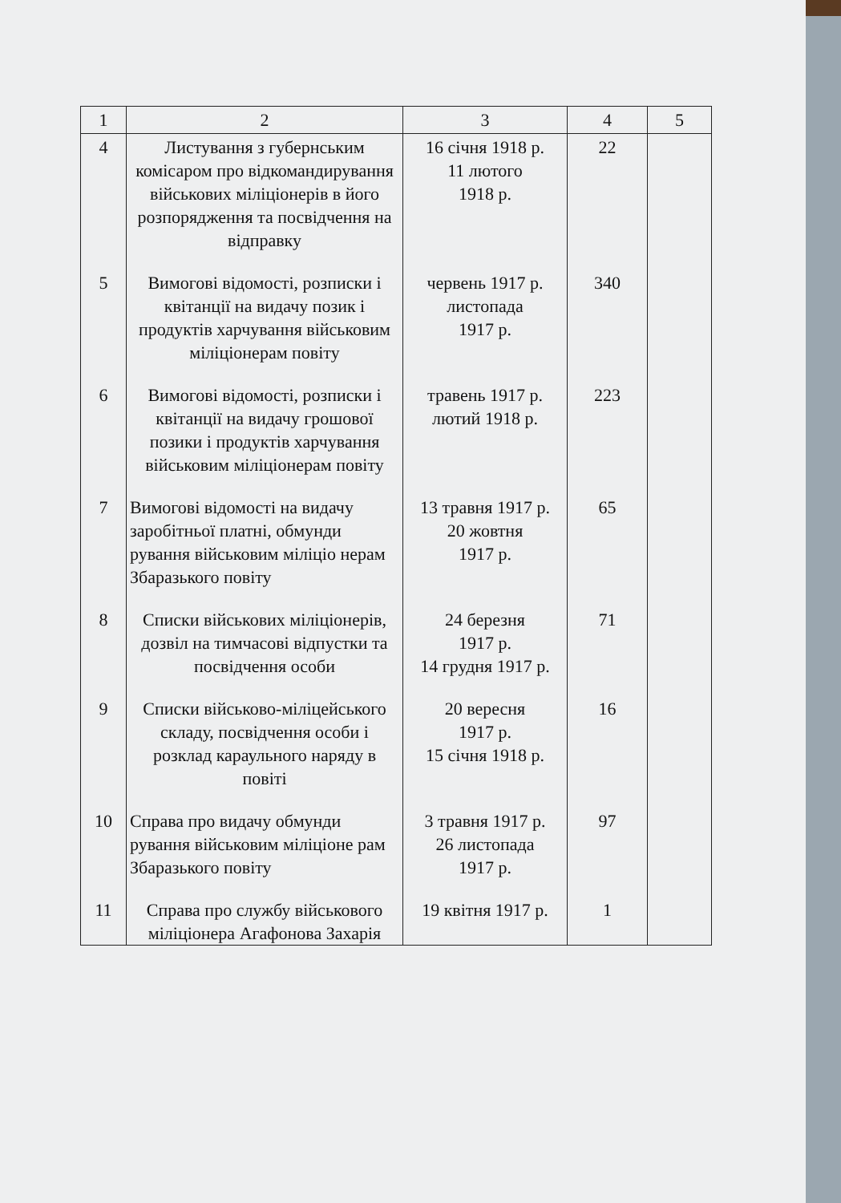| 1 | 2 | 3 | 4 | 5 |
| --- | --- | --- | --- | --- |
| 4 | Листування з губернським комісаром про відкомандирування військових міліціонерів в його розпорядження та посвідчення на відправку | 16 січня 1918 р. 11 лютого 1918 р. | 22 | |
| 5 | Вимогові відомості, розписки і квітанції на видачу позик і продуктів харчування військовим міліціонерам повіту | червень 1917 р. листопада 1917 р. | 340 | |
| 6 | Вимогові відомості, розписки і квітанції на видачу грошової позики і продуктів харчування військовим міліціонерам повіту | травень 1917 р. лютий 1918 р. | 223 | |
| 7 | Вимогові відомості на видачу заробітньої платні, обмунди рування військовим міліціо нерам Збаразького повіту | 13 травня 1917 р. 20 жовтня 1917 р. | 65 | |
| 8 | Списки військових міліціонерів, дозвіл на тимчасові відпустки та посвідчення особи | 24 березня 1917 р. 14 грудня 1917 р. | 71 | |
| 9 | Списки військово-міліцейського складу, посвідчення особи і розклад караульного наряду в повіті | 20 вересня 1917 р. 15 січня 1918 р. | 16 | |
| 10 | Справа про видачу обмунди рування військовим міліціоне рам Збаразького повіту | 3 травня 1917 р. 26 листопада 1917 р. | 97 | |
| 11 | Справа про службу військового міліціонера Агафонова Захарія | 19 квітня 1917 р. | 1 | |